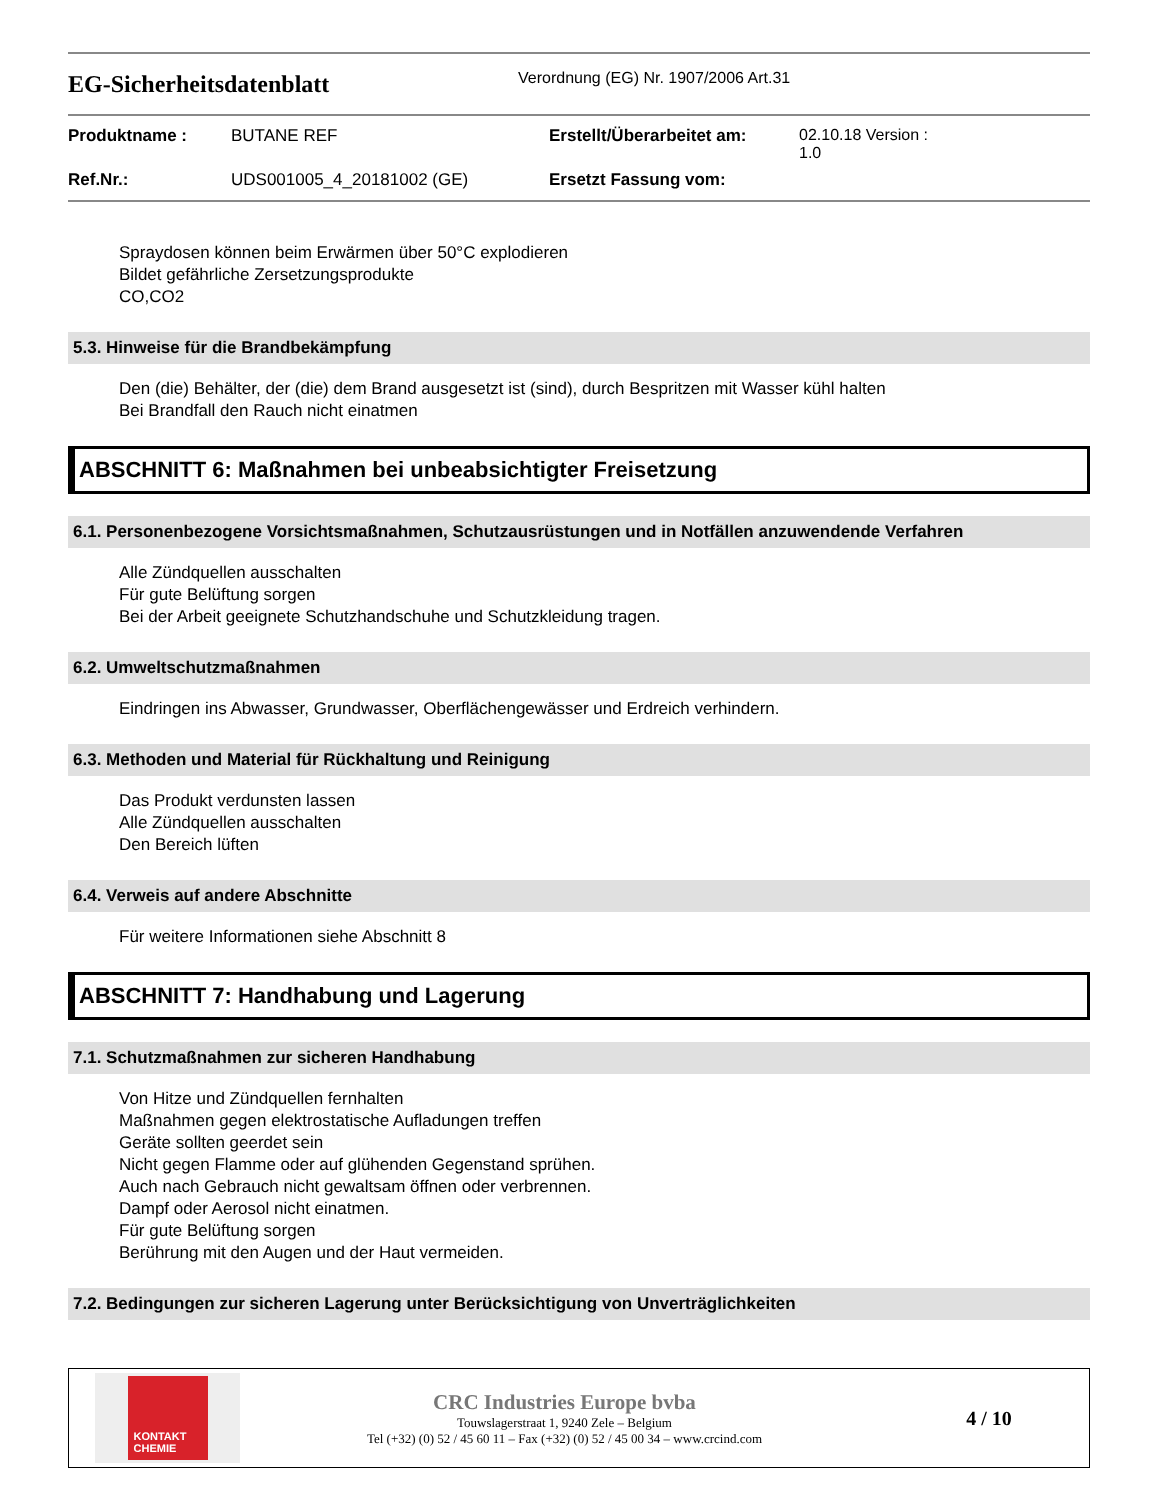EG-Sicherheitsdatenblatt
Verordnung (EG) Nr. 1907/2006 Art.31
| Produktname : | BUTANE REF | Erstellt/Überarbeitet am: | 02.10.18 Version : 1.0 |
| Ref.Nr.: | UDS001005_4_20181002 (GE) | Ersetzt Fassung vom: | |
Spraydosen können beim Erwärmen über 50°C explodieren
Bildet gefährliche Zersetzungsprodukte
CO,CO2
5.3. Hinweise für die Brandbekämpfung
Den (die) Behälter, der (die) dem Brand ausgesetzt ist (sind), durch Bespritzen mit Wasser kühl halten
Bei Brandfall den Rauch nicht einatmen
ABSCHNITT 6: Maßnahmen bei unbeabsichtigter Freisetzung
6.1. Personenbezogene Vorsichtsmaßnahmen, Schutzausrüstungen und in Notfällen anzuwendende Verfahren
Alle Zündquellen ausschalten
Für gute Belüftung sorgen
Bei der Arbeit geeignete Schutzhandschuhe und Schutzkleidung tragen.
6.2. Umweltschutzmaßnahmen
Eindringen ins Abwasser, Grundwasser, Oberflächengewässer und Erdreich verhindern.
6.3. Methoden und Material für Rückhaltung und Reinigung
Das Produkt verdunsten lassen
Alle Zündquellen ausschalten
Den Bereich lüften
6.4. Verweis auf andere Abschnitte
Für weitere Informationen siehe Abschnitt 8
ABSCHNITT 7: Handhabung und Lagerung
7.1. Schutzmaßnahmen zur sicheren Handhabung
Von Hitze und Zündquellen fernhalten
Maßnahmen gegen elektrostatische Aufladungen treffen
Geräte sollten geerdet sein
Nicht gegen Flamme oder auf glühenden Gegenstand sprühen.
Auch nach Gebrauch nicht gewaltsam öffnen oder verbrennen.
Dampf oder Aerosol nicht einatmen.
Für gute Belüftung sorgen
Berührung mit den Augen und der Haut vermeiden.
7.2. Bedingungen zur sicheren Lagerung unter Berücksichtigung von Unverträglichkeiten
KONTAKT CHEMIE
CRC Industries Europe bvba
Touwslagerstraat 1, 9240 Zele – Belgium
Tel (+32) (0) 52 / 45 60 11 – Fax (+32) (0) 52 / 45 00 34 – www.crcind.com
4 / 10